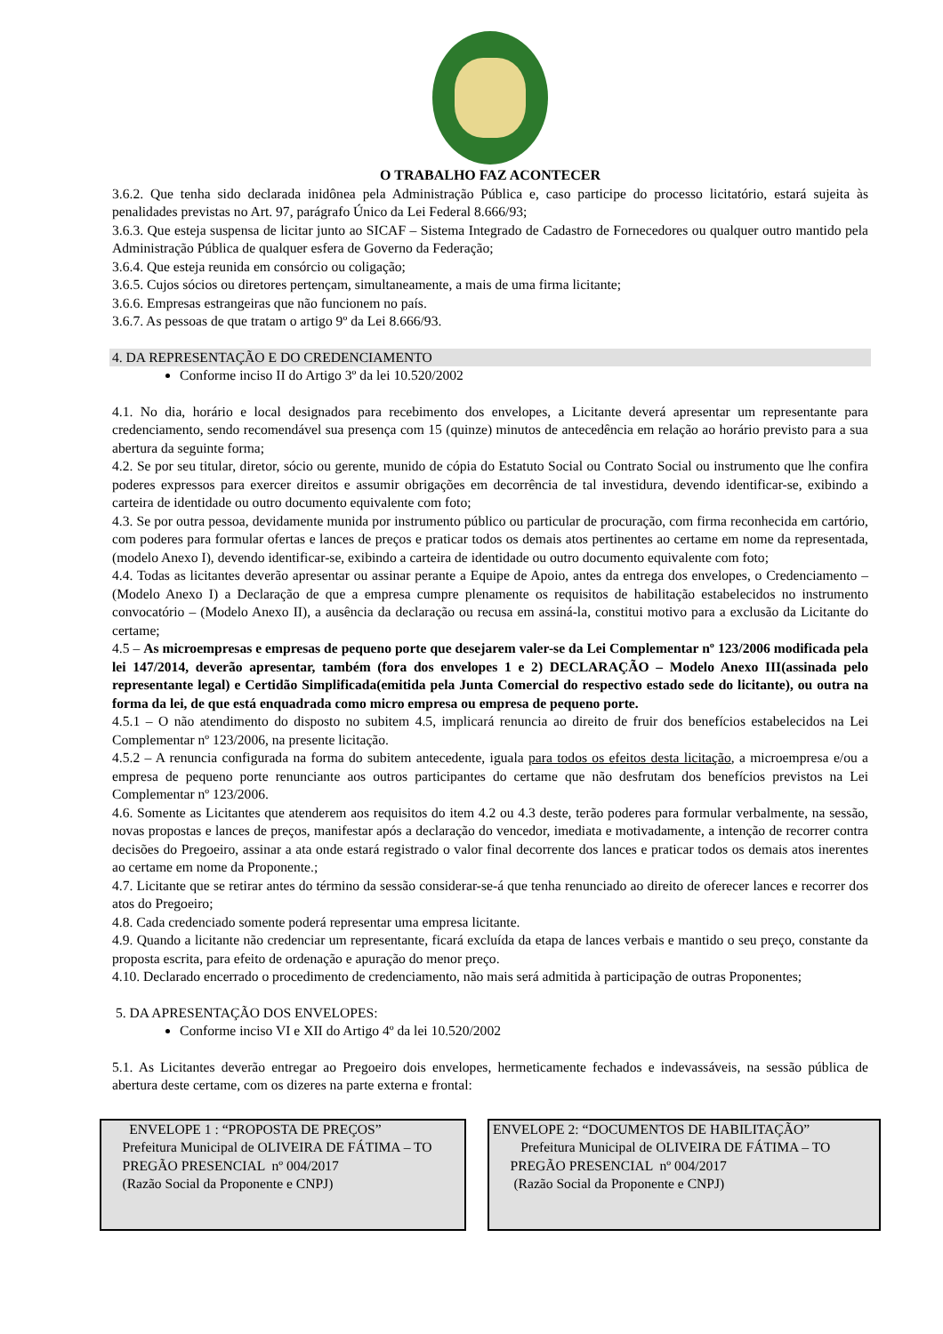O TRABALHO FAZ ACONTECER
3.6.2. Que tenha sido declarada inidônea pela Administração Pública e, caso participe do processo licitatório, estará sujeita às penalidades previstas no Art. 97, parágrafo Único da Lei Federal 8.666/93;
3.6.3. Que esteja suspensa de licitar junto ao SICAF – Sistema Integrado de Cadastro de Fornecedores ou qualquer outro mantido pela Administração Pública de qualquer esfera de Governo da Federação;
3.6.4. Que esteja reunida em consórcio ou coligação;
3.6.5. Cujos sócios ou diretores pertençam, simultaneamente, a mais de uma firma licitante;
3.6.6. Empresas estrangeiras que não funcionem no país.
3.6.7. As pessoas de que tratam o artigo 9º da Lei 8.666/93.
4. DA REPRESENTAÇÃO E DO CREDENCIAMENTO
Conforme inciso II do Artigo 3º da lei 10.520/2002
4.1. No dia, horário e local designados para recebimento dos envelopes, a Licitante deverá apresentar um representante para credenciamento, sendo recomendável sua presença com 15 (quinze) minutos de antecedência em relação ao horário previsto para a sua abertura da seguinte forma;
4.2. Se por seu titular, diretor, sócio ou gerente, munido de cópia do Estatuto Social ou Contrato Social ou instrumento que lhe confira poderes expressos para exercer direitos e assumir obrigações em decorrência de tal investidura, devendo identificar-se, exibindo a carteira de identidade ou outro documento equivalente com foto;
4.3. Se por outra pessoa, devidamente munida por instrumento público ou particular de procuração, com firma reconhecida em cartório, com poderes para formular ofertas e lances de preços e praticar todos os demais atos pertinentes ao certame em nome da representada, (modelo Anexo I), devendo identificar-se, exibindo a carteira de identidade ou outro documento equivalente com foto;
4.4. Todas as licitantes deverão apresentar ou assinar perante a Equipe de Apoio, antes da entrega dos envelopes, o Credenciamento – (Modelo Anexo I) a Declaração de que a empresa cumpre plenamente os requisitos de habilitação estabelecidos no instrumento convocatório – (Modelo Anexo II), a ausência da declaração ou recusa em assiná-la, constitui motivo para a exclusão da Licitante do certame;
4.5 – As microempresas e empresas de pequeno porte que desejarem valer-se da Lei Complementar nº 123/2006 modificada pela lei 147/2014, deverão apresentar, também (fora dos envelopes 1 e 2) DECLARAÇÃO – Modelo Anexo III(assinada pelo representante legal) e Certidão Simplificada(emitida pela Junta Comercial do respectivo estado sede do licitante), ou outra na forma da lei, de que está enquadrada como micro empresa ou empresa de pequeno porte.
4.5.1 – O não atendimento do disposto no subitem 4.5, implicará renuncia ao direito de fruir dos benefícios estabelecidos na Lei Complementar nº 123/2006, na presente licitação.
4.5.2 – A renuncia configurada na forma do subitem antecedente, iguala para todos os efeitos desta licitação, a microempresa e/ou a empresa de pequeno porte renunciante aos outros participantes do certame que não desfrutam dos benefícios previstos na Lei Complementar nº 123/2006.
4.6. Somente as Licitantes que atenderem aos requisitos do item 4.2 ou 4.3 deste, terão poderes para formular verbalmente, na sessão, novas propostas e lances de preços, manifestar após a declaração do vencedor, imediata e motivadamente, a intenção de recorrer contra decisões do Pregoeiro, assinar a ata onde estará registrado o valor final decorrente dos lances e praticar todos os demais atos inerentes ao certame em nome da Proponente.;
4.7. Licitante que se retirar antes do término da sessão considerar-se-á que tenha renunciado ao direito de oferecer lances e recorrer dos atos do Pregoeiro;
4.8. Cada credenciado somente poderá representar uma empresa licitante.
4.9. Quando a licitante não credenciar um representante, ficará excluída da etapa de lances verbais e mantido o seu preço, constante da proposta escrita, para efeito de ordenação e apuração do menor preço.
4.10. Declarado encerrado o procedimento de credenciamento, não mais será admitida à participação de outras Proponentes;
5. DA APRESENTAÇÃO DOS ENVELOPES:
Conforme inciso VI e XII do Artigo 4º da lei 10.520/2002
5.1. As Licitantes deverão entregar ao Pregoeiro dois envelopes, hermeticamente fechados e indevassáveis, na sessão pública de abertura deste certame, com os dizeres na parte externa e frontal:
ENVELOPE 1 : “PROPOSTA DE PREÇOS”
Prefeitura Municipal de OLIVEIRA DE FÁTIMA – TO
PREGÃO PRESENCIAL nº 004/2017
(Razão Social da Proponente e CNPJ)
ENVELOPE 2: “DOCUMENTOS DE HABILITAÇÃO”
Prefeitura Municipal de OLIVEIRA DE FÁTIMA – TO
PREGÃO PRESENCIAL nº 004/2017
(Razão Social da Proponente e CNPJ)